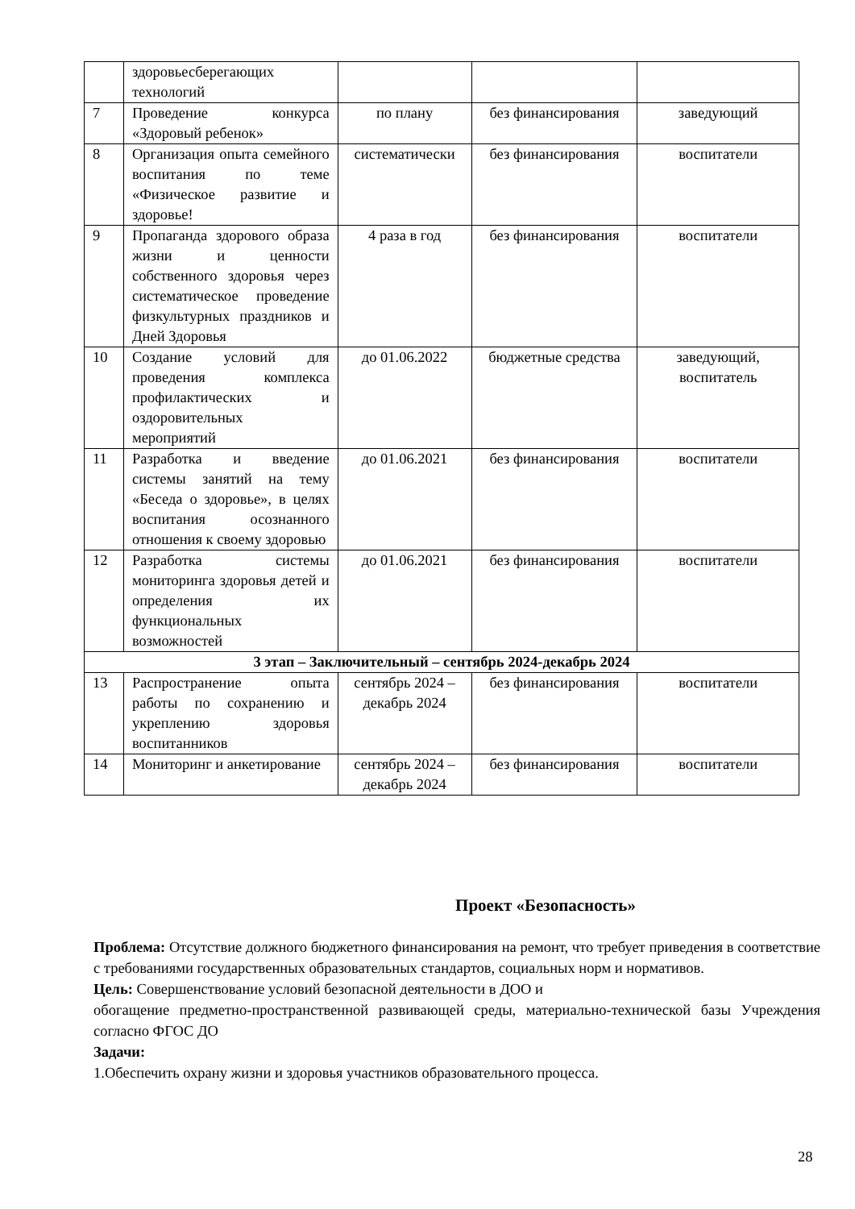| | здоровьесберегающих технологий | | | |
| 7 | Проведение конкурса «Здоровый ребенок» | по плану | без финансирования | заведующий |
| 8 | Организация опыта семейного воспитания по теме «Физическое развитие и здоровье! | систематически | без финансирования | воспитатели |
| 9 | Пропаганда здорового образа жизни и ценности собственного здоровья через систематическое проведение физкультурных праздников и Дней Здоровья | 4 раза в год | без финансирования | воспитатели |
| 10 | Создание условий для проведения комплекса профилактических и оздоровительных мероприятий | до 01.06.2022 | бюджетные средства | заведующий, воспитатель |
| 11 | Разработка и введение системы занятий на тему «Беседа о здоровье», в целях воспитания осознанного отношения к своему здоровью | до 01.06.2021 | без финансирования | воспитатели |
| 12 | Разработка системы мониторинга здоровья детей и определения их функциональных возможностей | до 01.06.2021 | без финансирования | воспитатели |
| 3 этап – Заключительный – сентябрь 2024-декабрь 2024 | | | | |
| 13 | Распространение опыта работы по сохранению и укреплению здоровья воспитанников | сентябрь 2024 – декабрь 2024 | без финансирования | воспитатели |
| 14 | Мониторинг и анкетирование | сентябрь 2024 – декабрь 2024 | без финансирования | воспитатели |
Проект «Безопасность»
Проблема: Отсутствие должного бюджетного финансирования на ремонт, что требует приведения в соответствие с требованиями государственных образовательных стандартов, социальных норм и нормативов.
Цель: Совершенствование условий безопасной деятельности в ДОО и
обогащение предметно-пространственной развивающей среды, материально-технической базы Учреждения согласно ФГОС ДО
Задачи:
1.Обеспечить охрану жизни и здоровья участников образовательного процесса.
28